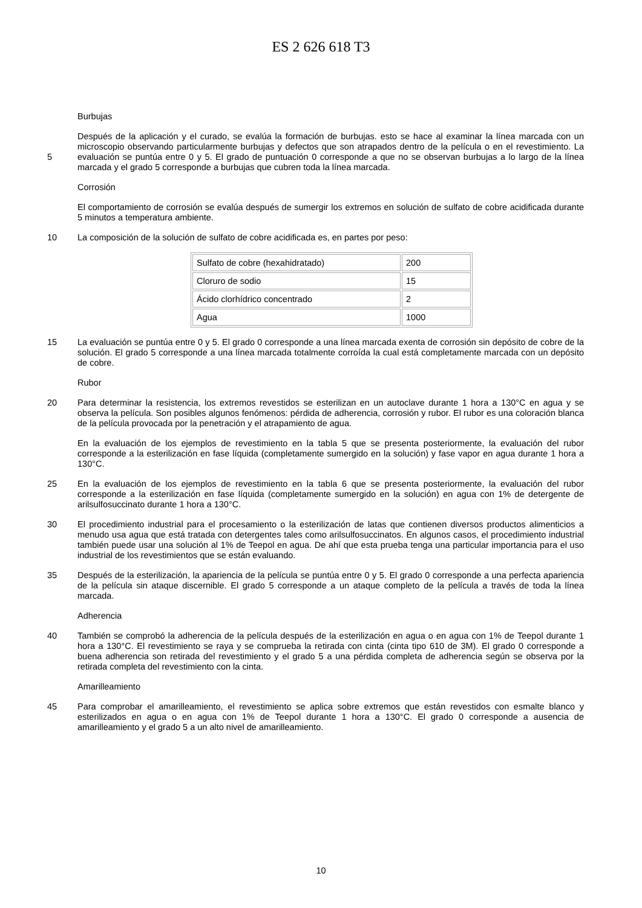ES 2 626 618 T3
Burbujas
Después de la aplicación y el curado, se evalúa la formación de burbujas. esto se hace al examinar la línea marcada con un microscopio observando particularmente burbujas y defectos que son atrapados dentro de la película o en el revestimiento. La evaluación se puntúa entre 0 y 5. El grado de puntuación 0 corresponde a que no se observan 5 burbujas a lo largo de la línea marcada y el grado 5 corresponde a burbujas que cubren toda la línea marcada.
Corrosión
El comportamiento de corrosión se evalúa después de sumergir los extremos en solución de sulfato de cobre acidificada durante 5 minutos a temperatura ambiente.
10 La composición de la solución de sulfato de cobre acidificada es, en partes por peso:
| Sulfato de cobre (hexahidratado) | 200 |
| Cloruro de sodio | 15 |
| Ácido clorhídrico concentrado | 2 |
| Agua | 1000 |
La evaluación se puntúa entre 0 y 5. El grado 0 corresponde a una línea marcada exenta de corrosión sin depósito 15 de cobre de la solución. El grado 5 corresponde a una línea marcada totalmente corroída la cual está completamente marcada con un depósito de cobre.
Rubor
Para determinar la resistencia, los extremos revestidos se esterilizan en un autoclave durante 1 hora a 130°C en 20 agua y se observa la película. Son posibles algunos fenómenos: pérdida de adherencia, corrosión y rubor. El rubor es una coloración blanca de la película provocada por la penetración y el atrapamiento de agua.
En la evaluación de los ejemplos de revestimiento en la tabla 5 que se presenta posteriormente, la evaluación del rubor corresponde a la esterilización en fase líquida (completamente sumergido en la solución) y fase vapor en agua durante 1 hora a 130°C.
25 En la evaluación de los ejemplos de revestimiento en la tabla 6 que se presenta posteriormente, la evaluación del rubor corresponde a la esterilización en fase líquida (completamente sumergido en la solución) en agua con 1% de detergente de arilsulfosuccinato durante 1 hora a 130°C.
30 El procedimiento industrial para el procesamiento o la esterilización de latas que contienen diversos productos alimenticios a menudo usa agua que está tratada con detergentes tales como arilsulfosuccinatos. En algunos casos, el procedimiento industrial también puede usar una solución al 1% de Teepol en agua. De ahí que esta prueba tenga una particular importancia para el uso industrial de los revestimientos que se están evaluando.
35 Después de la esterilización, la apariencia de la película se puntúa entre 0 y 5. El grado 0 corresponde a una perfecta apariencia de la película sin ataque discernible. El grado 5 corresponde a un ataque completo de la película a través de toda la línea marcada.
Adherencia
También se comprobó la adherencia de la película después de la esterilización en agua o en agua con 1% de 40 Teepol durante 1 hora a 130°C. El revestimiento se raya y se comprueba la retirada con cinta (cinta tipo 610 de 3M). El grado 0 corresponde a buena adherencia son retirada del revestimiento y el grado 5 a una pérdida completa de adherencia según se observa por la retirada completa del revestimiento con la cinta.
Amarilleamiento
Para comprobar el amarilleamiento, el revestimiento se aplica sobre extremos que están revestidos con esmalte 45 blanco y esterilizados en agua o en agua con 1% de Teepol durante 1 hora a 130°C. El grado 0 corresponde a ausencia de amarilleamiento y el grado 5 a un alto nivel de amarilleamiento.
10